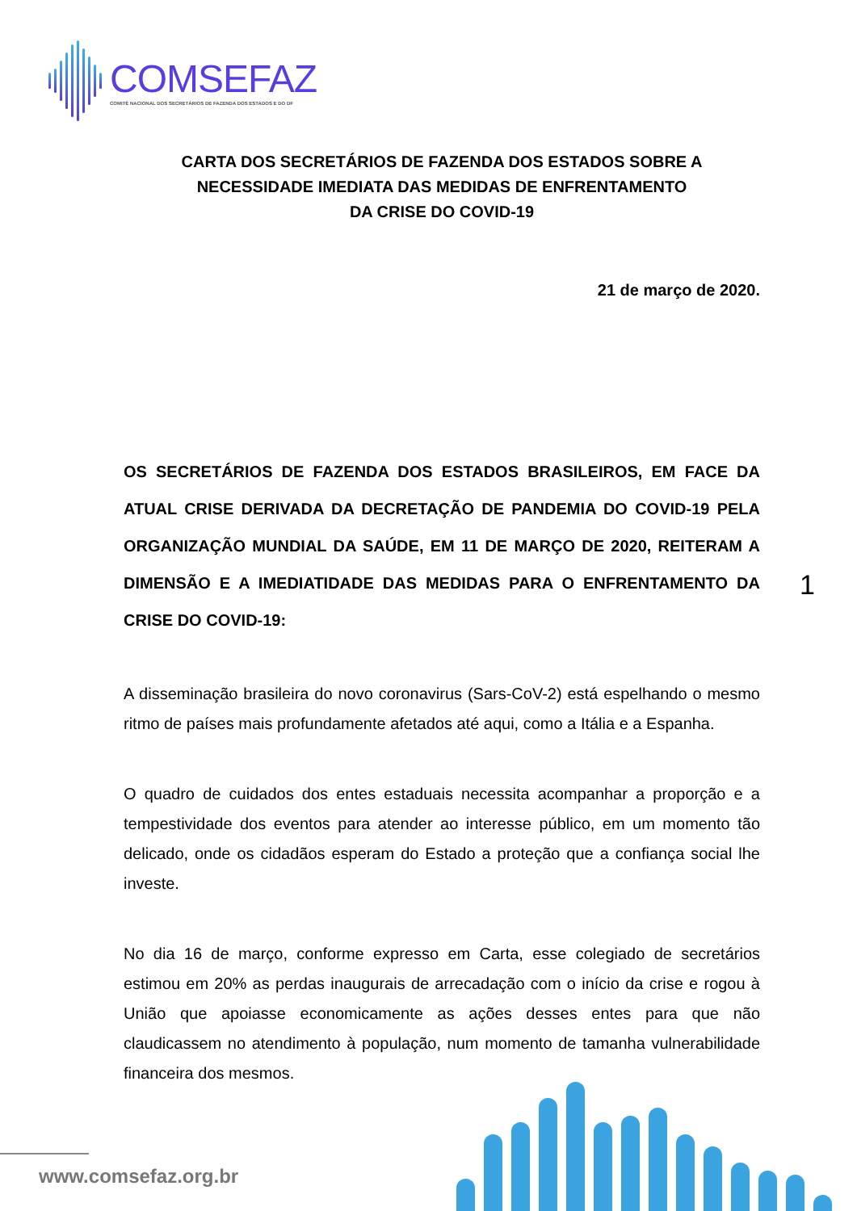COMSEFAZ
COMITÊ NACIONAL DOS SECRETÁRIOS DE FAZENDA DOS ESTADOS E DO DF
CARTA DOS SECRETÁRIOS DE FAZENDA DOS ESTADOS SOBRE A NECESSIDADE IMEDIATA DAS MEDIDAS DE ENFRENTAMENTO
DA CRISE DO COVID-19
21 de março de 2020.
OS SECRETÁRIOS DE FAZENDA DOS ESTADOS BRASILEIROS, EM FACE DA ATUAL CRISE DERIVADA DA DECRETAÇÃO DE PANDEMIA DO COVID-19 PELA ORGANIZAÇÃO MUNDIAL DA SAÚDE, EM 11 DE MARÇO DE 2020, REITERAM A DIMENSÃO E A IMEDIATIDADE DAS MEDIDAS PARA O ENFRENTAMENTO DA CRISE DO COVID-19:
A disseminação brasileira do novo coronavirus (Sars-CoV-2) está espelhando o mesmo ritmo de países mais profundamente afetados até aqui, como a Itália e a Espanha.
O quadro de cuidados dos entes estaduais necessita acompanhar a proporção e a tempestividade dos eventos para atender ao interesse público, em um momento tão delicado, onde os cidadãos esperam do Estado a proteção que a confiança social lhe investe.
No dia 16 de março, conforme expresso em Carta, esse colegiado de secretários estimou em 20% as perdas inaugurais de arrecadação com o início da crise e rogou à União que apoiasse economicamente as ações desses entes para que não claudicassem no atendimento à população, num momento de tamanha vulnerabilidade financeira dos mesmos.
1
www.comsefaz.org.br